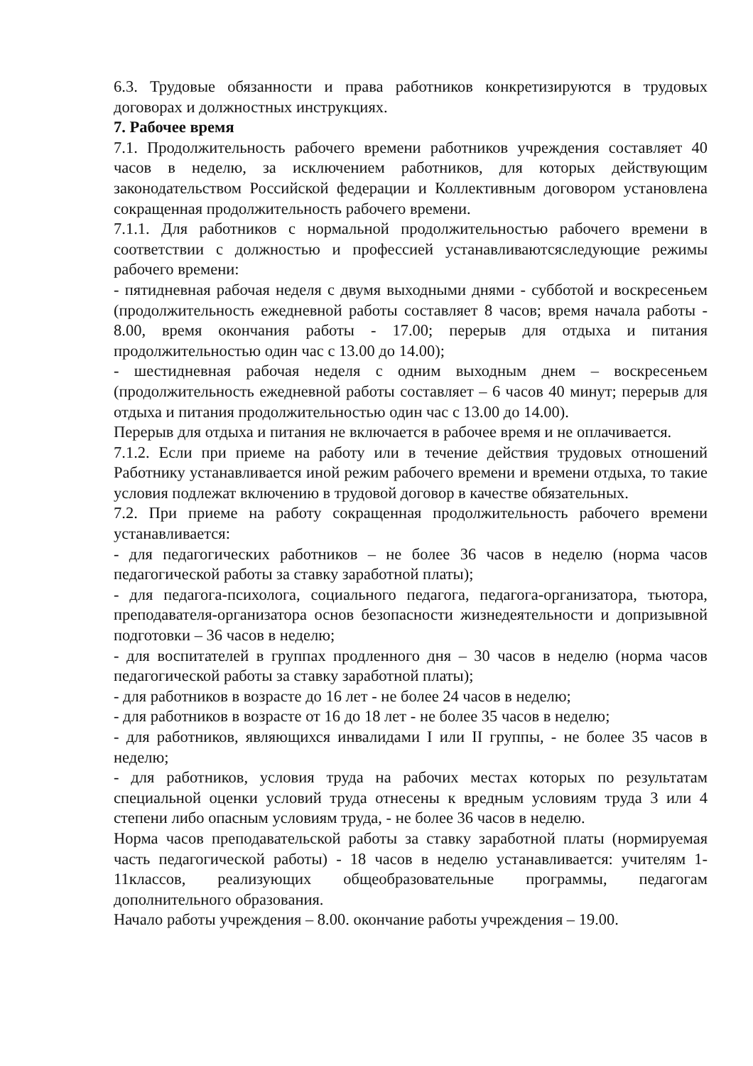6.3. Трудовые обязанности и права работников конкретизируются в трудовых договорах и должностных инструкциях.
7. Рабочее время
7.1. Продолжительность рабочего времени работников учреждения составляет 40 часов в неделю, за исключением работников, для которых действующим законодательством Российской федерации и Коллективным договором установлена сокращенная продолжительность рабочего времени.
7.1.1. Для работников с нормальной продолжительностью рабочего времени в соответствии с должностью и профессией устанавливаютсяследующие режимы рабочего времени:
- пятидневная рабочая неделя с двумя выходными днями - субботой и воскресеньем (продолжительность ежедневной работы составляет 8 часов; время начала работы - 8.00, время окончания работы - 17.00; перерыв для отдыха и питания продолжительностью один час с 13.00 до 14.00);
- шестидневная рабочая неделя с одним выходным днем – воскресеньем (продолжительность ежедневной работы составляет – 6 часов 40 минут; перерыв для отдыха и питания продолжительностью один час с 13.00 до 14.00).
Перерыв для отдыха и питания не включается в рабочее время и не оплачивается.
7.1.2. Если при приеме на работу или в течение действия трудовых отношений Работнику устанавливается иной режим рабочего времени и времени отдыха, то такие условия подлежат включению в трудовой договор в качестве обязательных.
7.2. При приеме на работу сокращенная продолжительность рабочего времени устанавливается:
- для педагогических работников – не более 36 часов в неделю (норма часов педагогической работы за ставку заработной платы);
- для педагога-психолога, социального педагога, педагога-организатора, тьютора, преподавателя-организатора основ безопасности жизнедеятельности и допризывной подготовки – 36 часов в неделю;
- для воспитателей в группах продленного дня – 30 часов в неделю (норма часов педагогической работы за ставку заработной платы);
- для работников в возрасте до 16 лет - не более 24 часов в неделю;
- для работников в возрасте от 16 до 18 лет - не более 35 часов в неделю;
- для работников, являющихся инвалидами I или II группы, - не более 35 часов в неделю;
- для работников, условия труда на рабочих местах которых по результатам специальной оценки условий труда отнесены к вредным условиям труда 3 или 4 степени либо опасным условиям труда, - не более 36 часов в неделю.
Норма часов преподавательской работы за ставку заработной платы (нормируемая часть педагогической работы) - 18 часов в неделю устанавливается: учителям 1-11классов, реализующих общеобразовательные программы, педагогам дополнительного образования.
Начало работы учреждения – 8.00. окончание работы учреждения – 19.00.